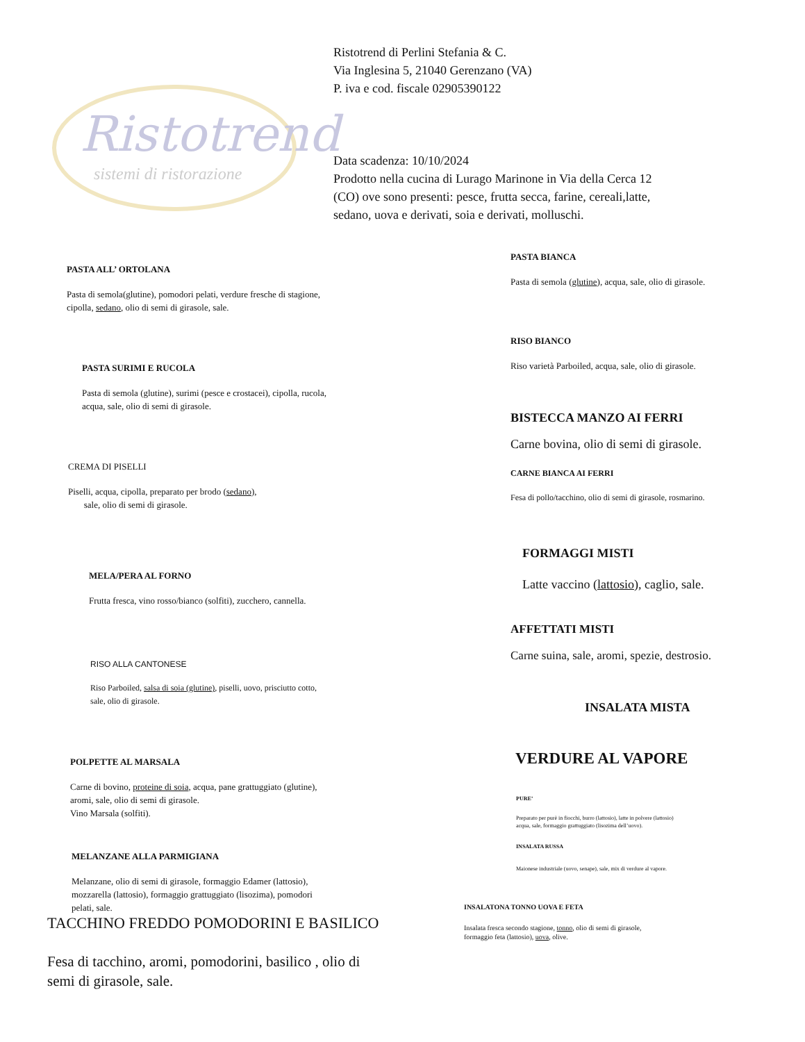Ristotrend
sistemi di ristorazione
Ristotrend di Perlini Stefania & C.
Via Inglesina 5, 21040 Gerenzano (VA)
P. iva e cod. fiscale 02905390122
Data scadenza: 10/10/2024
Prodotto nella cucina di Lurago Marinone in Via della Cerca 12
(CO) ove sono presenti: pesce, frutta secca, farine, cereali,latte,
sedano, uova e derivati, soia e derivati, molluschi.
PASTA ALL’ ORTOLANA
Pasta di semola(glutine), pomodori pelati, verdure fresche di stagione,
cipolla, sedano, olio di semi di girasole, sale.
PASTA SURIMI E RUCOLA
Pasta di semola (glutine), surimi (pesce e crostacei), cipolla, rucola,
acqua, sale, olio di semi di girasole.
CREMA DI PISELLI
Piselli, acqua, cipolla, preparato per brodo (sedano),
sale, olio di semi di girasole.
MELA/PERA AL FORNO
Frutta fresca, vino rosso/bianco (solfiti), zucchero, cannella.
RISO ALLA CANTONESE
Riso Parboiled, salsa di soia (glutine), piselli, uovo, prisciutto cotto,
sale, olio di girasole.
POLPETTE AL MARSALA
Carne di bovino, proteine di soia, acqua, pane grattuggiato (glutine),
aromi, sale, olio di semi di girasole.
Vino Marsala (solfiti).
MELANZANE ALLA PARMIGIANA
Melanzane, olio di semi di girasole, formaggio Edamer (lattosio),
mozzarella (lattosio), formaggio grattuggiato (lisozima), pomodori
pelati, sale.
TACCHINO FREDDO POMODORINI E BASILICO
Fesa di tacchino, aromi, pomodorini, basilico , olio di
semi di girasole, sale.
PASTA BIANCA
Pasta di semola (glutine), acqua, sale, olio di girasole.
RISO BIANCO
Riso varietà Parboiled, acqua, sale, olio di girasole.
BISTECCA MANZO AI FERRI
Carne bovina, olio di semi di girasole.
CARNE BIANCA AI FERRI
Fesa di pollo/tacchino, olio di semi di girasole, rosmarino.
FORMAGGI MISTI
Latte vaccino (lattosio), caglio, sale.
AFFETTATI MISTI
Carne suina, sale, aromi, spezie, destrosio.
INSALATA MISTA
VERDURE AL VAPORE
PURE’
Preparato per purè in fiocchi, burro (lattosio), latte in polvere (lattosio)
acqua, sale, formaggio grattuggiato (lisozima dell’uovo).
INSALATA RUSSA
Maionese industriale (uovo, senape), sale, mix di verdure al vapore.
INSALATONA TONNO UOVA E FETA
Insalata fresca secondo stagione, tonno, olio di semi di girasole,
formaggio feta (lattosio), uova, olive.